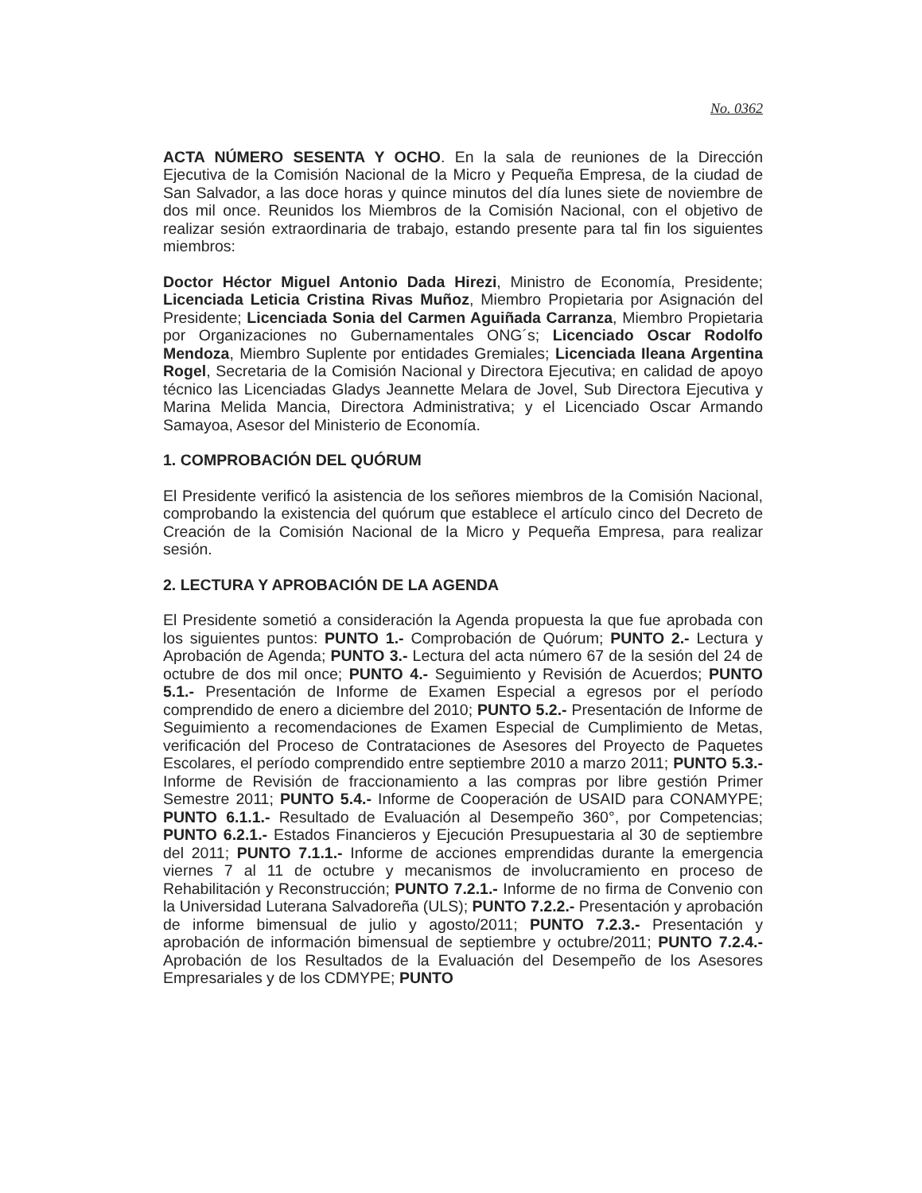No. 0362
ACTA NÚMERO SESENTA Y OCHO. En la sala de reuniones de la Dirección Ejecutiva de la Comisión Nacional de la Micro y Pequeña Empresa, de la ciudad de San Salvador, a las doce horas y quince minutos del día lunes siete de noviembre de dos mil once. Reunidos los Miembros de la Comisión Nacional, con el objetivo de realizar sesión extraordinaria de trabajo, estando presente para tal fin los siguientes miembros:
Doctor Héctor Miguel Antonio Dada Hirezi, Ministro de Economía, Presidente; Licenciada Leticia Cristina Rivas Muñoz, Miembro Propietaria por Asignación del Presidente; Licenciada Sonia del Carmen Aguiñada Carranza, Miembro Propietaria por Organizaciones no Gubernamentales ONG´s; Licenciado Oscar Rodolfo Mendoza, Miembro Suplente por entidades Gremiales; Licenciada Ileana Argentina Rogel, Secretaria de la Comisión Nacional y Directora Ejecutiva; en calidad de apoyo técnico las Licenciadas Gladys Jeannette Melara de Jovel, Sub Directora Ejecutiva y Marina Melida Mancia, Directora Administrativa; y el Licenciado Oscar Armando Samayoa, Asesor del Ministerio de Economía.
1. COMPROBACIÓN DEL QUÓRUM
El Presidente verificó la asistencia de los señores miembros de la Comisión Nacional, comprobando la existencia del quórum que establece el artículo cinco del Decreto de Creación de la Comisión Nacional de la Micro y Pequeña Empresa, para realizar sesión.
2. LECTURA Y APROBACIÓN DE LA AGENDA
El Presidente sometió a consideración la Agenda propuesta la que fue aprobada con los siguientes puntos: PUNTO 1.- Comprobación de Quórum; PUNTO 2.- Lectura y Aprobación de Agenda; PUNTO 3.- Lectura del acta número 67 de la sesión del 24 de octubre de dos mil once; PUNTO 4.- Seguimiento y Revisión de Acuerdos; PUNTO 5.1.- Presentación de Informe de Examen Especial a egresos por el período comprendido de enero a diciembre del 2010; PUNTO 5.2.- Presentación de Informe de Seguimiento a recomendaciones de Examen Especial de Cumplimiento de Metas, verificación del Proceso de Contrataciones de Asesores del Proyecto de Paquetes Escolares, el período comprendido entre septiembre 2010 a marzo 2011; PUNTO 5.3.- Informe de Revisión de fraccionamiento a las compras por libre gestión Primer Semestre 2011; PUNTO 5.4.- Informe de Cooperación de USAID para CONAMYPE; PUNTO 6.1.1.- Resultado de Evaluación al Desempeño 360°, por Competencias; PUNTO 6.2.1.- Estados Financieros y Ejecución Presupuestaria al 30 de septiembre del 2011; PUNTO 7.1.1.- Informe de acciones emprendidas durante la emergencia viernes 7 al 11 de octubre y mecanismos de involucramiento en proceso de Rehabilitación y Reconstrucción; PUNTO 7.2.1.- Informe de no firma de Convenio con la Universidad Luterana Salvadoreña (ULS); PUNTO 7.2.2.- Presentación y aprobación de informe bimensual de julio y agosto/2011; PUNTO 7.2.3.- Presentación y aprobación de información bimensual de septiembre y octubre/2011; PUNTO 7.2.4.- Aprobación de los Resultados de la Evaluación del Desempeño de los Asesores Empresariales y de los CDMYPE; PUNTO